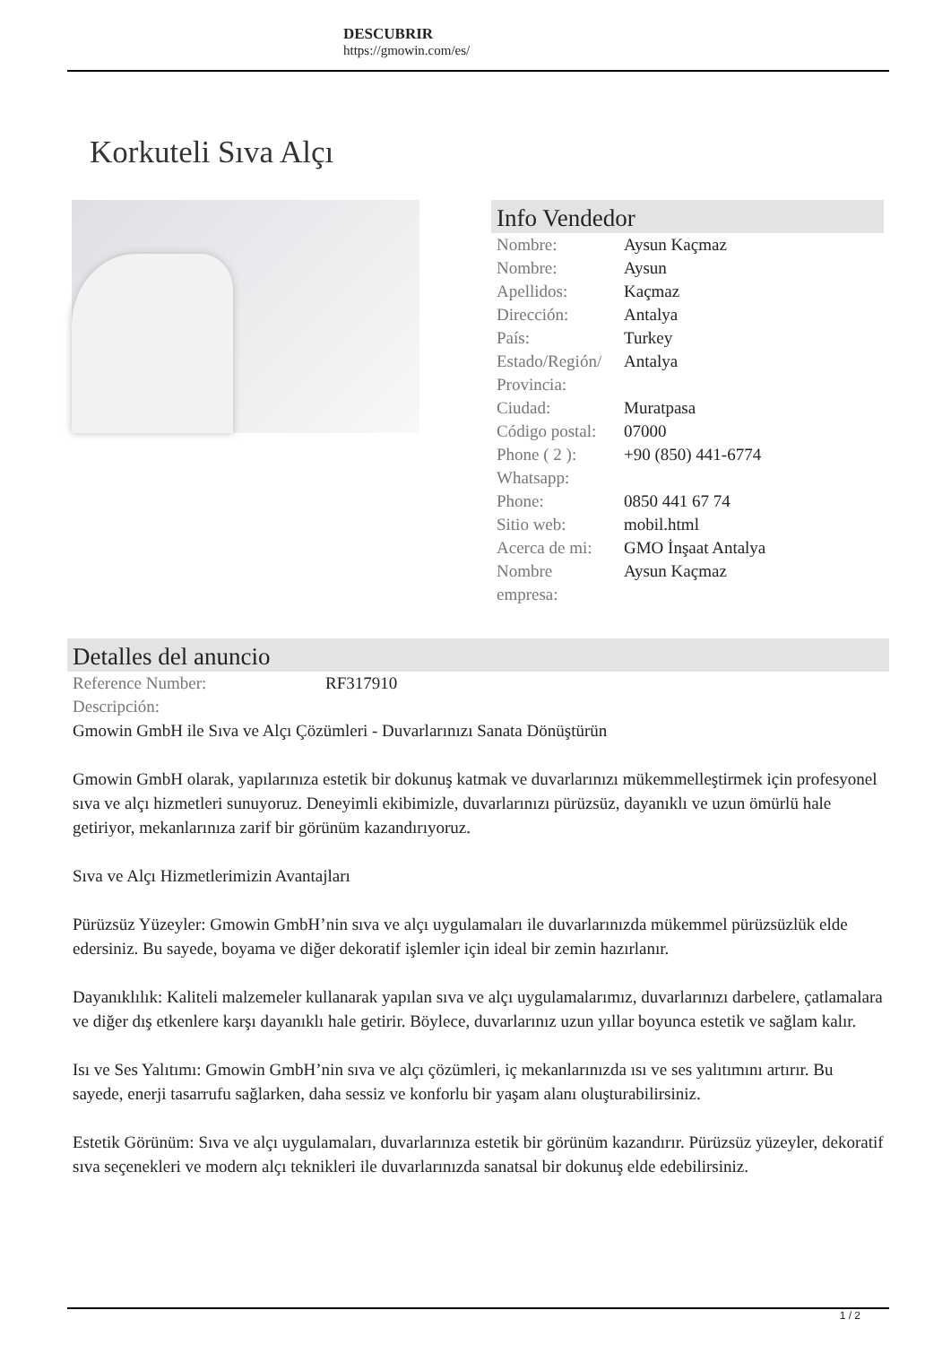DESCUBRIR
https://gmowin.com/es/
Korkuteli Sıva Alçı
Info Vendedor
| Nombre: | Aysun Kaçmaz |
| Nombre: | Aysun |
| Apellidos: | Kaçmaz |
| Dirección: | Antalya |
| País: | Turkey |
| Estado/Región/ Provincia: | Antalya |
| Ciudad: | Muratpasa |
| Código postal: | 07000 |
| Phone ( 2 ): Whatsapp: | +90 (850) 441-6774 |
| Phone: | 0850 441 67 74 |
| Sitio web: | mobil.html |
| Acerca de mi: | GMO İnşaat Antalya |
| Nombre empresa: | Aysun Kaçmaz |
Detalles del anuncio
| Reference Number: | RF317910 |
| Descripción: | |
Gmowin GmbH ile Sıva ve Alçı Çözümleri - Duvarlarınızı Sanata Dönüştürün
Gmowin GmbH olarak, yapılarınıza estetik bir dokunuş katmak ve duvarlarınızı mükemmelleştirmek için profesyonel sıva ve alçı hizmetleri sunuyoruz. Deneyimli ekibimizle, duvarlarınızı pürüzsüz, dayanıklı ve uzun ömürlü hale getiriyor, mekanlarınıza zarif bir görünüm kazandırıyoruz.
Sıva ve Alçı Hizmetlerimizin Avantajları
Pürüzsüz Yüzeyler: Gmowin GmbH’nin sıva ve alçı uygulamaları ile duvarlarınızda mükemmel pürüzsüzlük elde edersiniz. Bu sayede, boyama ve diğer dekoratif işlemler için ideal bir zemin hazırlanır.
Dayanıklılık: Kaliteli malzemeler kullanarak yapılan sıva ve alçı uygulamalarımız, duvarlarınızı darbelere, çatlamalara ve diğer dış etkenlere karşı dayanıklı hale getirir. Böylece, duvarlarınız uzun yıllar boyunca estetik ve sağlam kalır.
Isı ve Ses Yalıtımı: Gmowin GmbH’nin sıva ve alçı çözümleri, iç mekanlarınızda ısı ve ses yalıtımını artırır. Bu sayede, enerji tasarrufu sağlarken, daha sessiz ve konforlu bir yaşam alanı oluşturabilirsiniz.
Estetik Görünüm: Sıva ve alçı uygulamaları, duvarlarınıza estetik bir görünüm kazandırır. Pürüzsüz yüzeyler, dekoratif sıva seçenekleri ve modern alçı teknikleri ile duvarlarınızda sanatsal bir dokunuş elde edebilirsiniz.
1 / 2